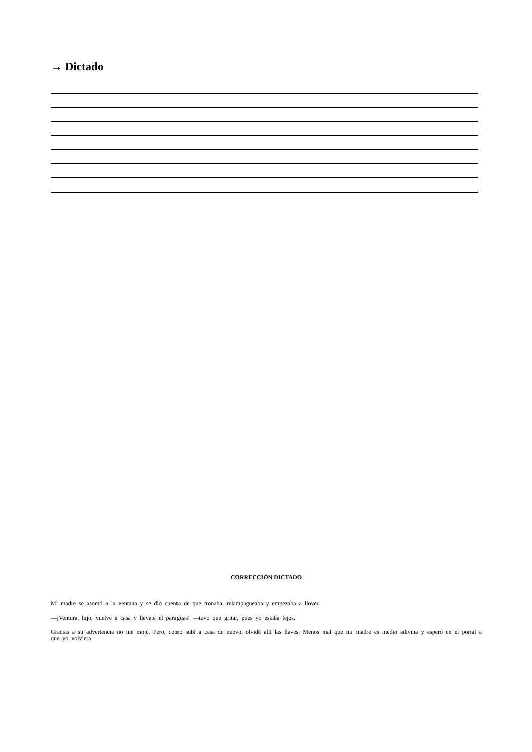→ Dictado
CORRECCIÓN DICTADO
Mi madre se asomó a la ventana y se dio cuenta de que tronaba, relampagueaba y empezaba a llover.
—¡Ventura, hijo, vuelve a casa y llévate el paraguas! —tuvo que gritar, pues yo estaba lejos.
Gracias a su advertencia no me mojé. Pero, como subí a casa de nuevo, olvidé allí las llaves. Menos mal que mi madre es medio adivina y esperó en el portal a que yo volviera.